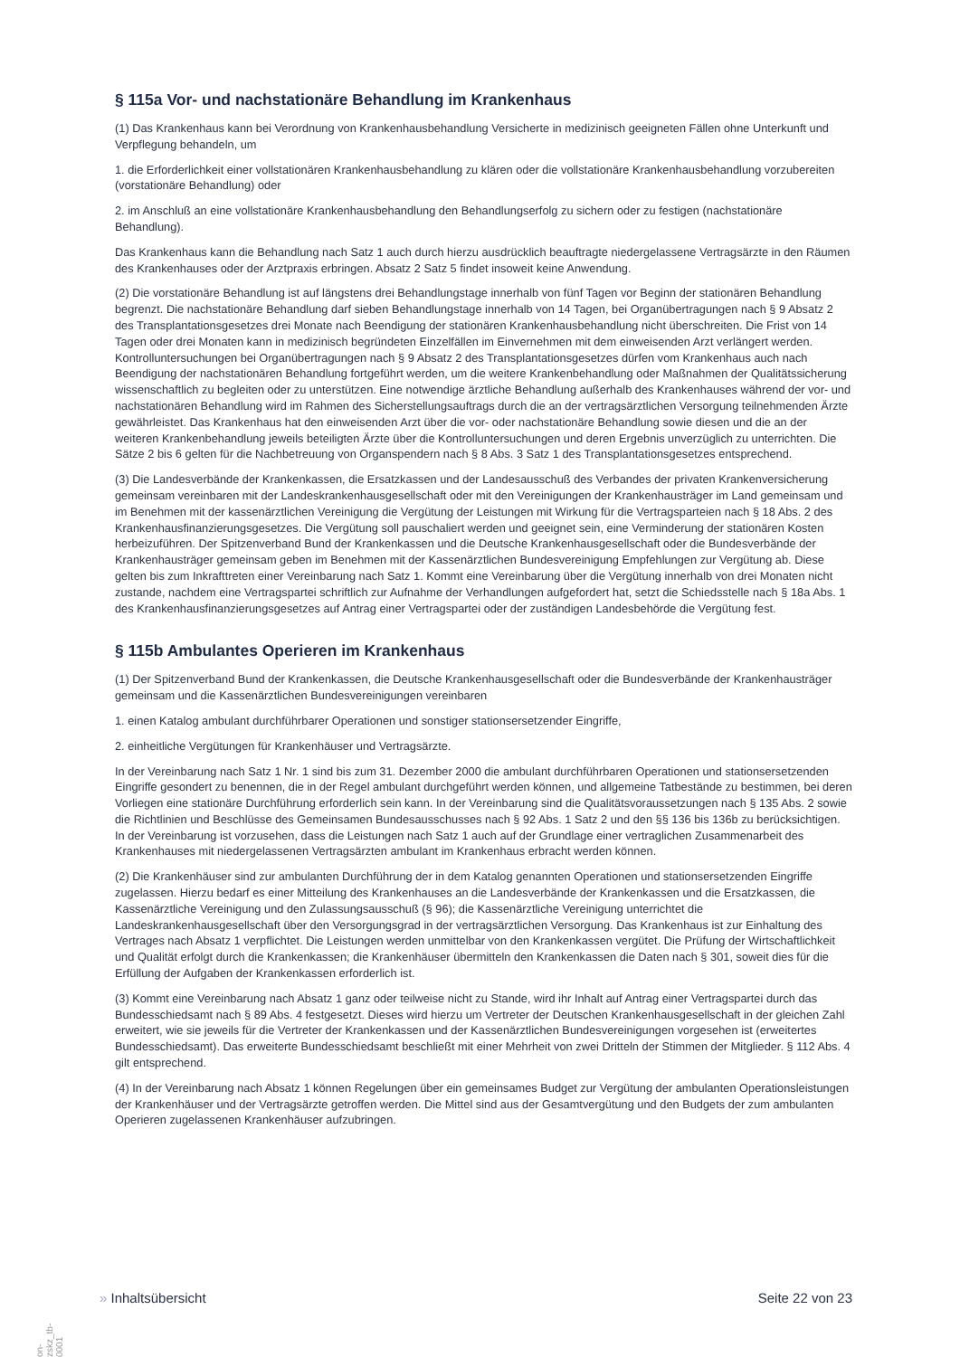§ 115a Vor- und nachstationäre Behandlung im Krankenhaus
(1) Das Krankenhaus kann bei Verordnung von Krankenhausbehandlung Versicherte in medizinisch geeigneten Fällen ohne Unterkunft und Verpflegung behandeln, um
1. die Erforderlichkeit einer vollstationären Krankenhausbehandlung zu klären oder die vollstationäre Krankenhausbehandlung vorzubereiten (vorstationäre Behandlung) oder
2. im Anschluß an eine vollstationäre Krankenhausbehandlung den Behandlungserfolg zu sichern oder zu festigen (nachstationäre Behandlung).
Das Krankenhaus kann die Behandlung nach Satz 1 auch durch hierzu ausdrücklich beauftragte niedergelassene Vertragsärzte in den Räumen des Krankenhauses oder der Arztpraxis erbringen. Absatz 2 Satz 5 findet insoweit keine Anwendung.
(2) Die vorstationäre Behandlung ist auf längstens drei Behandlungstage innerhalb von fünf Tagen vor Beginn der stationären Behandlung begrenzt. Die nachstationäre Behandlung darf sieben Behandlungstage innerhalb von 14 Tagen, bei Organübertragungen nach § 9 Absatz 2 des Transplantationsgesetzes drei Monate nach Beendigung der stationären Krankenhausbehandlung nicht überschreiten. Die Frist von 14 Tagen oder drei Monaten kann in medizinisch begründeten Einzelfällen im Einvernehmen mit dem einweisenden Arzt verlängert werden. Kontrolluntersuchungen bei Organübertragungen nach § 9 Absatz 2 des Transplantationsgesetzes dürfen vom Krankenhaus auch nach Beendigung der nachstationären Behandlung fortgeführt werden, um die weitere Krankenbehandlung oder Maßnahmen der Qualitätssicherung wissenschaftlich zu begleiten oder zu unterstützen. Eine notwendige ärztliche Behandlung außerhalb des Krankenhauses während der vor- und nachstationären Behandlung wird im Rahmen des Sicherstellungsauftrags durch die an der vertragsärztlichen Versorgung teilnehmenden Ärzte gewährleistet. Das Krankenhaus hat den einweisenden Arzt über die vor- oder nachstationäre Behandlung sowie diesen und die an der weiteren Krankenbehandlung jeweils beteiligten Ärzte über die Kontrolluntersuchungen und deren Ergebnis unverzüglich zu unterrichten. Die Sätze 2 bis 6 gelten für die Nachbetreuung von Organspendern nach § 8 Abs. 3 Satz 1 des Transplantationsgesetzes entsprechend.
(3) Die Landesverbände der Krankenkassen, die Ersatzkassen und der Landesausschuß des Verbandes der privaten Krankenversicherung gemeinsam vereinbaren mit der Landeskrankenhausgesellschaft oder mit den Vereinigungen der Krankenhausträger im Land gemeinsam und im Benehmen mit der kassenärztlichen Vereinigung die Vergütung der Leistungen mit Wirkung für die Vertragsparteien nach § 18 Abs. 2 des Krankenhausfinanzierungsgesetzes. Die Vergütung soll pauschaliert werden und geeignet sein, eine Verminderung der stationären Kosten herbeizuführen. Der Spitzenverband Bund der Krankenkassen und die Deutsche Krankenhausgesellschaft oder die Bundesverbände der Krankenhausträger gemeinsam geben im Benehmen mit der Kassenärztlichen Bundesvereinigung Empfehlungen zur Vergütung ab. Diese gelten bis zum Inkrafttreten einer Vereinbarung nach Satz 1. Kommt eine Vereinbarung über die Vergütung innerhalb von drei Monaten nicht zustande, nachdem eine Vertragspartei schriftlich zur Aufnahme der Verhandlungen aufgefordert hat, setzt die Schiedsstelle nach § 18a Abs. 1 des Krankenhausfinanzierungsgesetzes auf Antrag einer Vertragspartei oder der zuständigen Landesbehörde die Vergütung fest.
§ 115b Ambulantes Operieren im Krankenhaus
(1) Der Spitzenverband Bund der Krankenkassen, die Deutsche Krankenhausgesellschaft oder die Bundesverbände der Krankenhausträger gemeinsam und die Kassenärztlichen Bundesvereinigungen vereinbaren
1. einen Katalog ambulant durchführbarer Operationen und sonstiger stationsersetzender Eingriffe,
2. einheitliche Vergütungen für Krankenhäuser und Vertragsärzte.
In der Vereinbarung nach Satz 1 Nr. 1 sind bis zum 31. Dezember 2000 die ambulant durchführbaren Operationen und stationsersetzenden Eingriffe gesondert zu benennen, die in der Regel ambulant durchgeführt werden können, und allgemeine Tatbestände zu bestimmen, bei deren Vorliegen eine stationäre Durchführung erforderlich sein kann. In der Vereinbarung sind die Qualitätsvoraussetzungen nach § 135 Abs. 2 sowie die Richtlinien und Beschlüsse des Gemeinsamen Bundesausschusses nach § 92 Abs. 1 Satz 2 und den §§ 136 bis 136b zu berücksichtigen. In der Vereinbarung ist vorzusehen, dass die Leistungen nach Satz 1 auch auf der Grundlage einer vertraglichen Zusammenarbeit des Krankenhauses mit niedergelassenen Vertragsärzten ambulant im Krankenhaus erbracht werden können.
(2) Die Krankenhäuser sind zur ambulanten Durchführung der in dem Katalog genannten Operationen und stationsersetzenden Eingriffe zugelassen. Hierzu bedarf es einer Mitteilung des Krankenhauses an die Landesverbände der Krankenkassen und die Ersatzkassen, die Kassenärztliche Vereinigung und den Zulassungsausschuß (§ 96); die Kassenärztliche Vereinigung unterrichtet die Landeskrankenhausgesellschaft über den Versorgungsgrad in der vertragsärztlichen Versorgung. Das Krankenhaus ist zur Einhaltung des Vertrages nach Absatz 1 verpflichtet. Die Leistungen werden unmittelbar von den Krankenkassen vergütet. Die Prüfung der Wirtschaftlichkeit und Qualität erfolgt durch die Krankenkassen; die Krankenhäuser übermitteln den Krankenkassen die Daten nach § 301, soweit dies für die Erfüllung der Aufgaben der Krankenkassen erforderlich ist.
(3) Kommt eine Vereinbarung nach Absatz 1 ganz oder teilweise nicht zu Stande, wird ihr Inhalt auf Antrag einer Vertragspartei durch das Bundesschiedsamt nach § 89 Abs. 4 festgesetzt. Dieses wird hierzu um Vertreter der Deutschen Krankenhausgesellschaft in der gleichen Zahl erweitert, wie sie jeweils für die Vertreter der Krankenkassen und der Kassenärztlichen Bundesvereinigungen vorgesehen ist (erweitertes Bundesschiedsamt). Das erweiterte Bundesschiedsamt beschließt mit einer Mehrheit von zwei Dritteln der Stimmen der Mitglieder. § 112 Abs. 4 gilt entsprechend.
(4) In der Vereinbarung nach Absatz 1 können Regelungen über ein gemeinsames Budget zur Vergütung der ambulanten Operationsleistungen der Krankenhäuser und der Vertragsärzte getroffen werden. Die Mittel sind aus der Gesamtvergütung und den Budgets der zum ambulanten Operieren zugelassenen Krankenhäuser aufzubringen.
» Inhaltsübersicht Seite 22 von 23
on-zskz_tb-0001